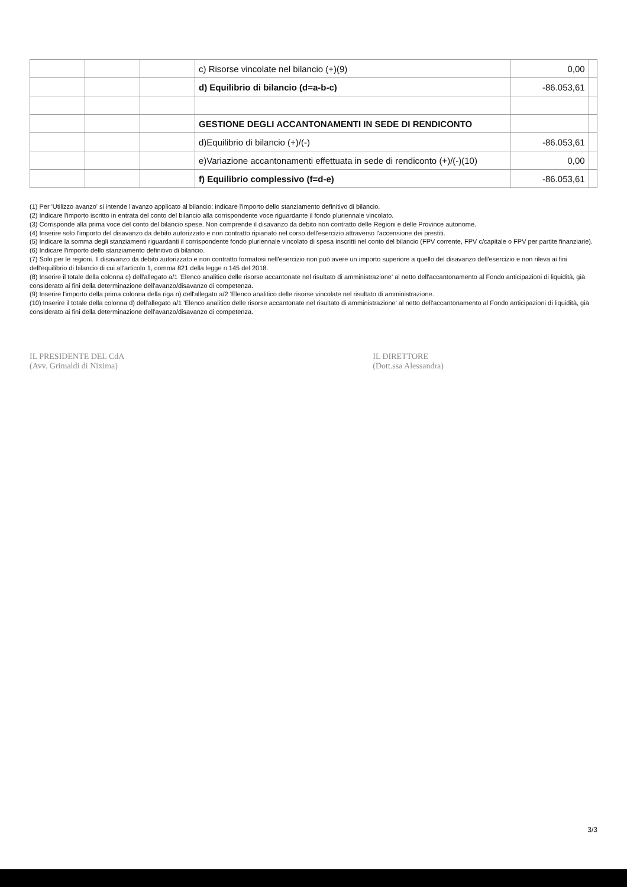| | | | c) Risorse vincolate nel bilancio (+)(9) | 0,00 | |
| | | | d) Equilibrio di bilancio (d=a-b-c) | -86.053,61 | |
| | | | GESTIONE DEGLI ACCANTONAMENTI IN SEDE DI RENDICONTO | | |
| | | | d)Equilibrio di bilancio (+)/(-) | -86.053,61 | |
| | | | e)Variazione accantonamenti effettuata in sede di rendiconto (+)/(-)(10) | 0,00 | |
| | | | f) Equilibrio complessivo (f=d-e) | -86.053,61 | |
(1) Per 'Utilizzo avanzo' si intende l'avanzo applicato al bilancio: indicare l'importo dello stanziamento definitivo di bilancio.
(2) Indicare l'importo iscritto in entrata del conto del bilancio alla corrispondente voce riguardante il fondo pluriennale vincolato.
(3) Corrisponde alla prima voce del conto del bilancio spese. Non comprende il disavanzo da debito non contratto delle Regioni e delle Province autonome.
(4) Inserire solo l'importo del disavanzo da debito autorizzato e non contratto ripianato nel corso dell'esercizio attraverso l'accensione dei prestiti.
(5) Indicare la somma degli stanziamenti riguardanti il corrispondente fondo pluriennale vincolato di spesa inscritti nel conto del bilancio (FPV corrente, FPV c/capitale o FPV per partite finanziarie).
(6) Indicare l'importo dello stanziamento definitivo di bilancio.
(7) Solo per le regioni. Il disavanzo da debito autorizzato e non contratto formatosi nell'esercizio non può avere un importo superiore a quello del disavanzo dell'esercizio e non rileva ai fini dell'equilibrio di bilancio di cui all'articolo 1, comma 821 della legge n.145 del 2018.
(8) Inserire il totale della colonna c) dell'allegato a/1 'Elenco analitico delle risorse accantonate nel risultato di amministrazione' al netto dell'accantonamento al Fondo anticipazioni di liquidità, già considerato ai fini della determinazione dell'avanzo/disavanzo di competenza.
(9) Inserire l'importo della prima colonna della riga n) dell'allegato a/2 'Elenco analitico delle risorse vincolate nel risultato di amministrazione.
(10) Inserire il totale della colonna d) dell'allegato a/1 'Elenco analitico delle risorse accantonate nel risultato di amministrazione' al netto dell'accantonamento al Fondo anticipazioni di liquidità, già considerato ai fini della determinazione dell'avanzo/disavanzo di competenza.
IL PRESIDENTE DEL CdA
(Avv. Grimaldi di Nixima)
IL DIRETTORE
(Dott.ssa Alessandra)
3/3